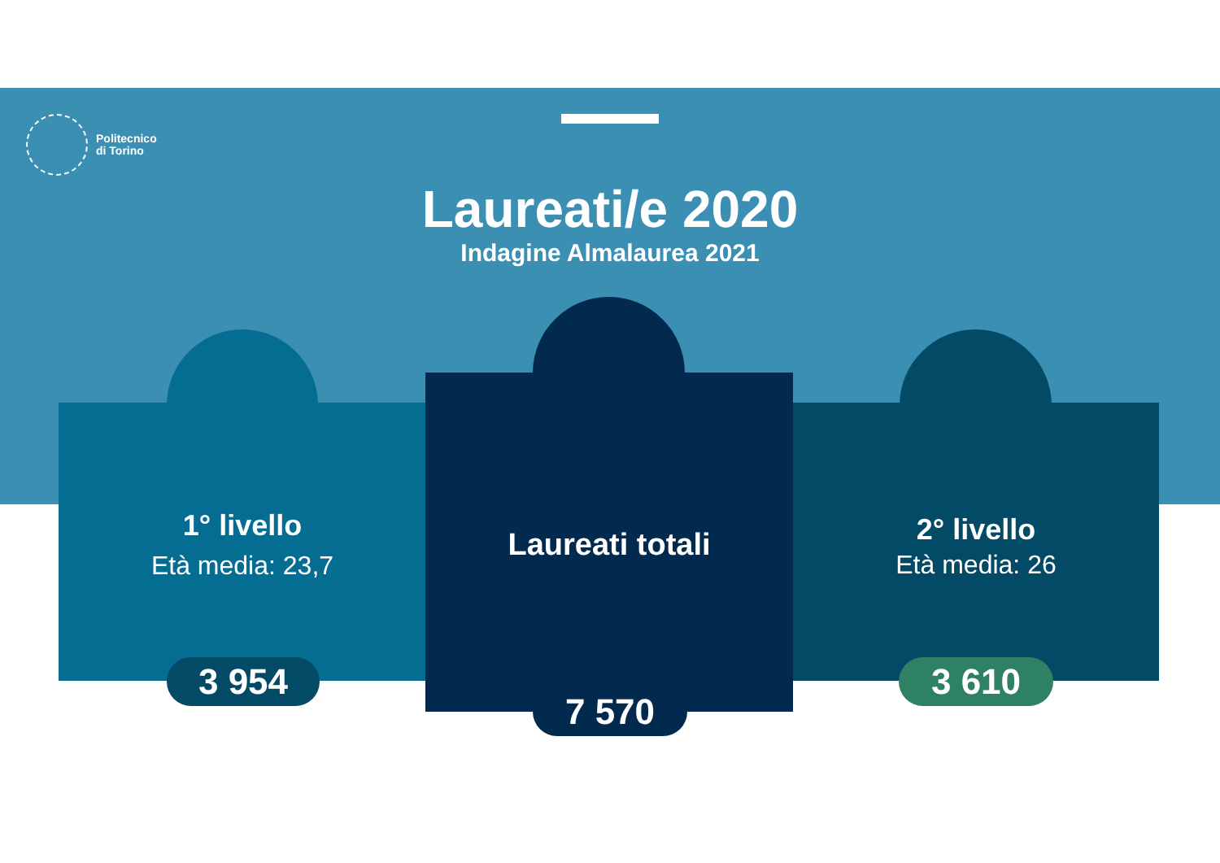Politecnico
di Torino
Laureati/e 2020
Indagine Almalaurea 2021
1° livello
Età media: 23,7
3 954
Laureati totali
7 570
2° livello
Età media: 26
3 610